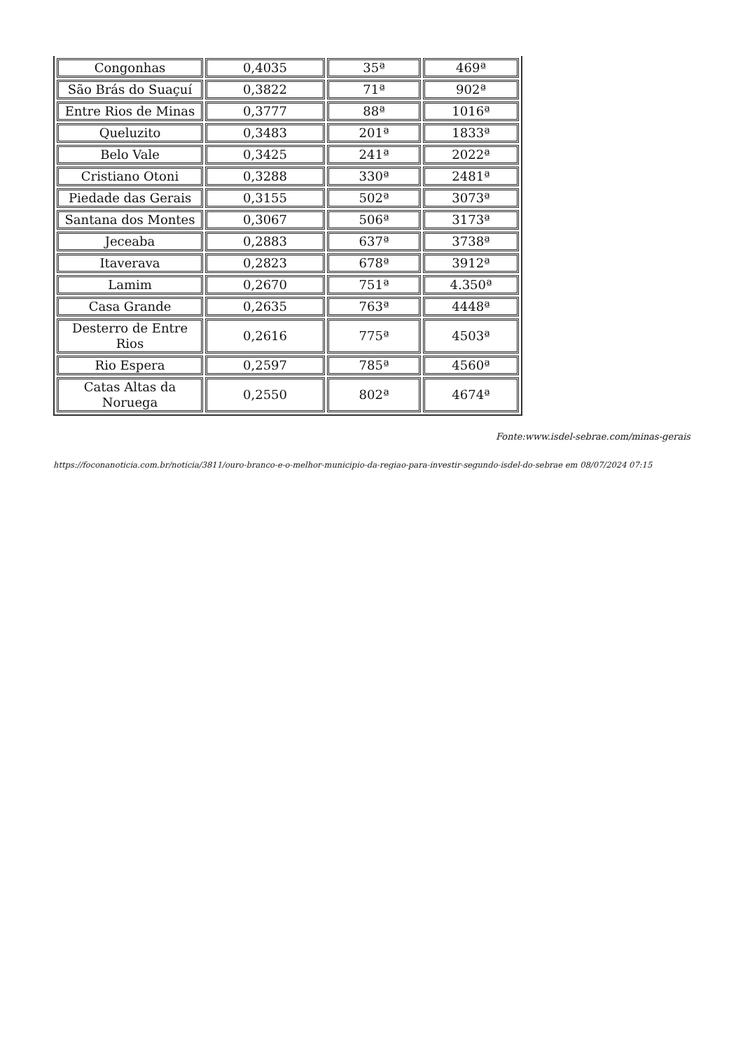| Congonhas | 0,4035 | 35ª | 469ª |
| São Brás do Suaçuí | 0,3822 | 71ª | 902ª |
| Entre Rios de Minas | 0,3777 | 88ª | 1016ª |
| Queluzito | 0,3483 | 201ª | 1833ª |
| Belo Vale | 0,3425 | 241ª | 2022ª |
| Cristiano Otoni | 0,3288 | 330ª | 2481ª |
| Piedade das Gerais | 0,3155 | 502ª | 3073ª |
| Santana dos Montes | 0,3067 | 506ª | 3173ª |
| Jeceaba | 0,2883 | 637ª | 3738ª |
| Itaverava | 0,2823 | 678ª | 3912ª |
| Lamim | 0,2670 | 751ª | 4.350ª |
| Casa Grande | 0,2635 | 763ª | 4448ª |
| Desterro de Entre Rios | 0,2616 | 775ª | 4503ª |
| Rio Espera | 0,2597 | 785ª | 4560ª |
| Catas Altas da Noruega | 0,2550 | 802ª | 4674ª |
Fonte:www.isdel-sebrae.com/minas-gerais
https://foconanoticia.com.br/noticia/3811/ouro-branco-e-o-melhor-municipio-da-regiao-para-investir-segundo-isdel-do-sebrae em 08/07/2024 07:15